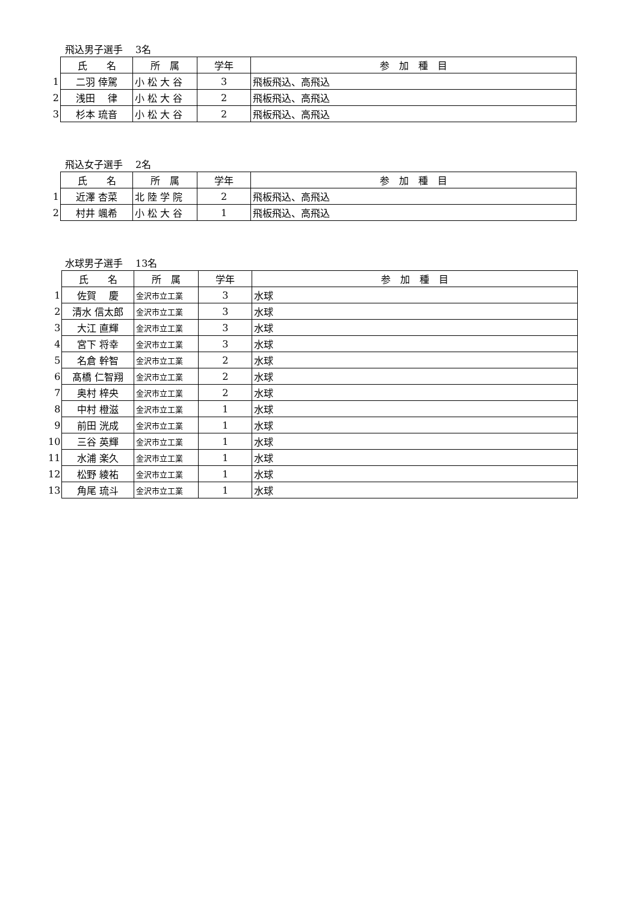飛込男子選手　 3名
| | 氏 名 | 所 属 | 学年 | 参 加 種 目 |
| 1 | 二羽 倖駕 | 小 松 大 谷 | 3 | 飛板飛込、高飛込 |
| 2 | 浅田 律 | 小 松 大 谷 | 2 | 飛板飛込、高飛込 |
| 3 | 杉本 琉音 | 小 松 大 谷 | 2 | 飛板飛込、高飛込 |
飛込女子選手　 2名
| | 氏 名 | 所 属 | 学年 | 参 加 種 目 |
| 1 | 近澤 杏菜 | 北 陸 学 院 | 2 | 飛板飛込、高飛込 |
| 2 | 村井 颯希 | 小 松 大 谷 | 1 | 飛板飛込、高飛込 |
水球男子選手　 13名
| | 氏 名 | 所 属 | 学年 | 参 加 種 目 |
| 1 | 佐賀 慶 | 金沢市立工業 | 3 | 水球 |
| 2 | 清水 信太郎 | 金沢市立工業 | 3 | 水球 |
| 3 | 大江 直輝 | 金沢市立工業 | 3 | 水球 |
| 4 | 宮下 将幸 | 金沢市立工業 | 3 | 水球 |
| 5 | 名倉 幹智 | 金沢市立工業 | 2 | 水球 |
| 6 | 髙橋 仁智翔 | 金沢市立工業 | 2 | 水球 |
| 7 | 奥村 梓央 | 金沢市立工業 | 2 | 水球 |
| 8 | 中村 橙滋 | 金沢市立工業 | 1 | 水球 |
| 9 | 前田 洸成 | 金沢市立工業 | 1 | 水球 |
| 10 | 三谷 英輝 | 金沢市立工業 | 1 | 水球 |
| 11 | 水浦 楽久 | 金沢市立工業 | 1 | 水球 |
| 12 | 松野 綾祐 | 金沢市立工業 | 1 | 水球 |
| 13 | 角尾 琉斗 | 金沢市立工業 | 1 | 水球 |